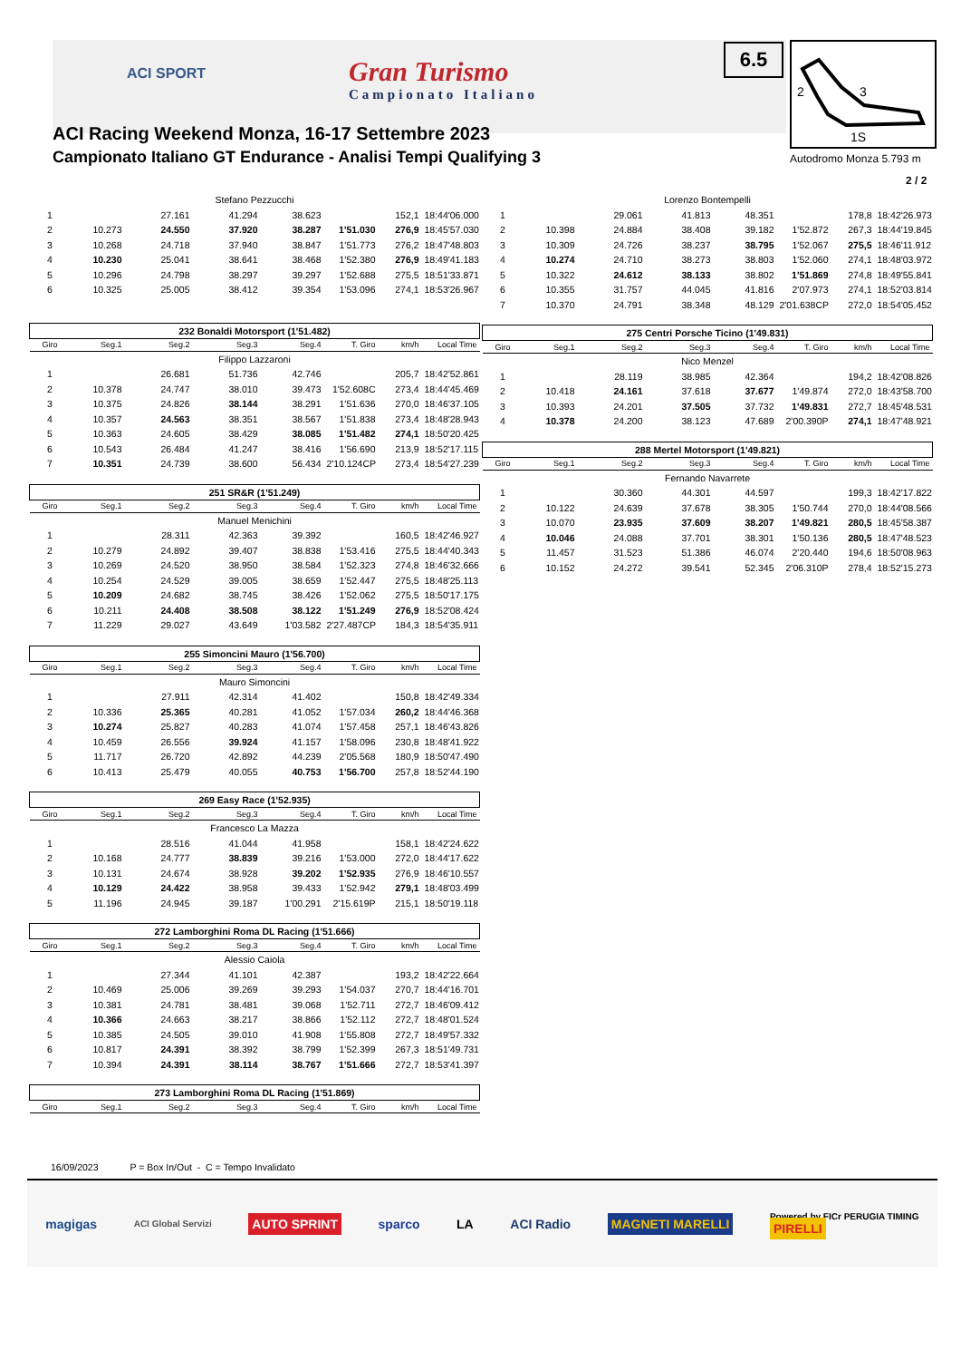ACI SPORT
Gran Turismo
Campionato Italiano
6.5
2
3
1S
Autodromo Monza 5.793 m
2 / 2
ACI Racing Weekend Monza, 16-17 Settembre 2023
Campionato Italiano GT Endurance - Analisi Tempi Qualifying 3
| Stefano Pezzucchi | | | | | | | |
| 1 | | 27.161 | 41.294 | 38.623 | | 152,1 | 18:44'06.000 |
| 2 | 10.273 | 24.550 | 37.920 | 38.287 | 1'51.030 | 276,9 | 18:45'57.030 |
| 3 | 10.268 | 24.718 | 37.940 | 38.847 | 1'51.773 | 276,2 | 18:47'48.803 |
| 4 | 10.230 | 25.041 | 38.641 | 38.468 | 1'52.380 | 276,9 | 18:49'41.183 |
| 5 | 10.296 | 24.798 | 38.297 | 39.297 | 1'52.688 | 275,5 | 18:51'33.871 |
| 6 | 10.325 | 25.005 | 38.412 | 39.354 | 1'53.096 | 274,1 | 18:53'26.967 |
| 232 Bonaldi Motorsport (1'51.482) | | | | | | | |
| Giro | Seg.1 | Seg.2 | Seg.3 | Seg.4 | T. Giro | km/h | Local Time |
| Filippo Lazzaroni | | | | | | | |
| 1 | | 26.681 | 51.736 | 42.746 | | 205,7 | 18:42'52.861 |
| 2 | 10.378 | 24.747 | 38.010 | 39.473 | 1'52.608C | 273,4 | 18:44'45.469 |
| 3 | 10.375 | 24.826 | 38.144 | 38.291 | 1'51.636 | 270,0 | 18:46'37.105 |
| 4 | 10.357 | 24.563 | 38.351 | 38.567 | 1'51.838 | 273,4 | 18:48'28.943 |
| 5 | 10.363 | 24.605 | 38.429 | 38.085 | 1'51.482 | 274,1 | 18:50'20.425 |
| 6 | 10.543 | 26.484 | 41.247 | 38.416 | 1'56.690 | 213,9 | 18:52'17.115 |
| 7 | 10.351 | 24.739 | 38.600 | 56.434 | 2'10.124CP | 273,4 | 18:54'27.239 |
| 251 SR&R (1'51.249) | | | | | | | |
| Giro | Seg.1 | Seg.2 | Seg.3 | Seg.4 | T. Giro | km/h | Local Time |
| Manuel Menichini | | | | | | | |
| 1 | | 28.311 | 42.363 | 39.392 | | 160,5 | 18:42'46.927 |
| 2 | 10.279 | 24.892 | 39.407 | 38.838 | 1'53.416 | 275,5 | 18:44'40.343 |
| 3 | 10.269 | 24.520 | 38.950 | 38.584 | 1'52.323 | 274,8 | 18:46'32.666 |
| 4 | 10.254 | 24.529 | 39.005 | 38.659 | 1'52.447 | 275,5 | 18:48'25.113 |
| 5 | 10.209 | 24.682 | 38.745 | 38.426 | 1'52.062 | 275,5 | 18:50'17.175 |
| 6 | 10.211 | 24.408 | 38.508 | 38.122 | 1'51.249 | 276,9 | 18:52'08.424 |
| 7 | 11.229 | 29.027 | 43.649 | 1'03.582 | 2'27.487CP | 184,3 | 18:54'35.911 |
| 255 Simoncini Mauro (1'56.700) | | | | | | | |
| Giro | Seg.1 | Seg.2 | Seg.3 | Seg.4 | T. Giro | km/h | Local Time |
| Mauro Simoncini | | | | | | | |
| 1 | | 27.911 | 42.314 | 41.402 | | 150,8 | 18:42'49.334 |
| 2 | 10.336 | 25.365 | 40.281 | 41.052 | 1'57.034 | 260,2 | 18:44'46.368 |
| 3 | 10.274 | 25.827 | 40.283 | 41.074 | 1'57.458 | 257,1 | 18:46'43.826 |
| 4 | 10.459 | 26.556 | 39.924 | 41.157 | 1'58.096 | 230,8 | 18:48'41.922 |
| 5 | 11.717 | 26.720 | 42.892 | 44.239 | 2'05.568 | 180,9 | 18:50'47.490 |
| 6 | 10.413 | 25.479 | 40.055 | 40.753 | 1'56.700 | 257,8 | 18:52'44.190 |
| 269 Easy Race (1'52.935) | | | | | | | |
| Giro | Seg.1 | Seg.2 | Seg.3 | Seg.4 | T. Giro | km/h | Local Time |
| Francesco La Mazza | | | | | | | |
| 1 | | 28.516 | 41.044 | 41.958 | | 158,1 | 18:42'24.622 |
| 2 | 10.168 | 24.777 | 38.839 | 39.216 | 1'53.000 | 272,0 | 18:44'17.622 |
| 3 | 10.131 | 24.674 | 38.928 | 39.202 | 1'52.935 | 276,9 | 18:46'10.557 |
| 4 | 10.129 | 24.422 | 38.958 | 39.433 | 1'52.942 | 279,1 | 18:48'03.499 |
| 5 | 11.196 | 24.945 | 39.187 | 1'00.291 | 2'15.619P | 215,1 | 18:50'19.118 |
| 272 Lamborghini Roma DL Racing (1'51.666) | | | | | | | |
| Giro | Seg.1 | Seg.2 | Seg.3 | Seg.4 | T. Giro | km/h | Local Time |
| Alessio Caiola | | | | | | | |
| 1 | | 27.344 | 41.101 | 42.387 | | 193,2 | 18:42'22.664 |
| 2 | 10.469 | 25.006 | 39.269 | 39.293 | 1'54.037 | 270,7 | 18:44'16.701 |
| 3 | 10.381 | 24.781 | 38.481 | 39.068 | 1'52.711 | 272,7 | 18:46'09.412 |
| 4 | 10.366 | 24.663 | 38.217 | 38.866 | 1'52.112 | 272,7 | 18:48'01.524 |
| 5 | 10.385 | 24.505 | 39.010 | 41.908 | 1'55.808 | 272,7 | 18:49'57.332 |
| 6 | 10.817 | 24.391 | 38.392 | 38.799 | 1'52.399 | 267,3 | 18:51'49.731 |
| 7 | 10.394 | 24.391 | 38.114 | 38.767 | 1'51.666 | 272,7 | 18:53'41.397 |
| 273 Lamborghini Roma DL Racing (1'51.869) | | | | | | | |
| Giro | Seg.1 | Seg.2 | Seg.3 | Seg.4 | T. Giro | km/h | Local Time |
| Lorenzo Bontempelli | | | | | | | |
| 1 | | 29.061 | 41.813 | 48.351 | | 178,8 | 18:42'26.973 |
| 2 | 10.398 | 24.884 | 38.408 | 39.182 | 1'52.872 | 267,3 | 18:44'19.845 |
| 3 | 10.309 | 24.726 | 38.237 | 38.795 | 1'52.067 | 275,5 | 18:46'11.912 |
| 4 | 10.274 | 24.710 | 38.273 | 38.803 | 1'52.060 | 274,1 | 18:48'03.972 |
| 5 | 10.322 | 24.612 | 38.133 | 38.802 | 1'51.869 | 274,8 | 18:49'55.841 |
| 6 | 10.355 | 31.757 | 44.045 | 41.816 | 2'07.973 | 274,1 | 18:52'03.814 |
| 7 | 10.370 | 24.791 | 38.348 | 48.129 | 2'01.638CP | 272,0 | 18:54'05.452 |
| 275 Centri Porsche Ticino (1'49.831) | | | | | | | |
| Giro | Seg.1 | Seg.2 | Seg.3 | Seg.4 | T. Giro | km/h | Local Time |
| Nico Menzel | | | | | | | |
| 1 | | 28.119 | 38.985 | 42.364 | | 194,2 | 18:42'08.826 |
| 2 | 10.418 | 24.161 | 37.618 | 37.677 | 1'49.874 | 272,0 | 18:43'58.700 |
| 3 | 10.393 | 24.201 | 37.505 | 37.732 | 1'49.831 | 272,7 | 18:45'48.531 |
| 4 | 10.378 | 24.200 | 38.123 | 47.689 | 2'00.390P | 274,1 | 18:47'48.921 |
| 288 Mertel Motorsport (1'49.821) | | | | | | | |
| Giro | Seg.1 | Seg.2 | Seg.3 | Seg.4 | T. Giro | km/h | Local Time |
| Fernando Navarrete | | | | | | | |
| 1 | | 30.360 | 44.301 | 44.597 | | 199,3 | 18:42'17.822 |
| 2 | 10.122 | 24.639 | 37.678 | 38.305 | 1'50.744 | 270,0 | 18:44'08.566 |
| 3 | 10.070 | 23.935 | 37.609 | 38.207 | 1'49.821 | 280,5 | 18:45'58.387 |
| 4 | 10.046 | 24.088 | 37.701 | 38.301 | 1'50.136 | 280,5 | 18:47'48.523 |
| 5 | 11.457 | 31.523 | 51.386 | 46.074 | 2'20.440 | 194,6 | 18:50'08.963 |
| 6 | 10.152 | 24.272 | 39.541 | 52.345 | 2'06.310P | 278,4 | 18:52'15.273 |
16/09/2023 P = Box In/Out - C = Tempo Invalidato
magigas ACI Global Servizi AUTO SPRINT sparco LA ACI Radio MAGNETI MARELLI Powered by FICr PERUGIA TIMING
PIRELLI